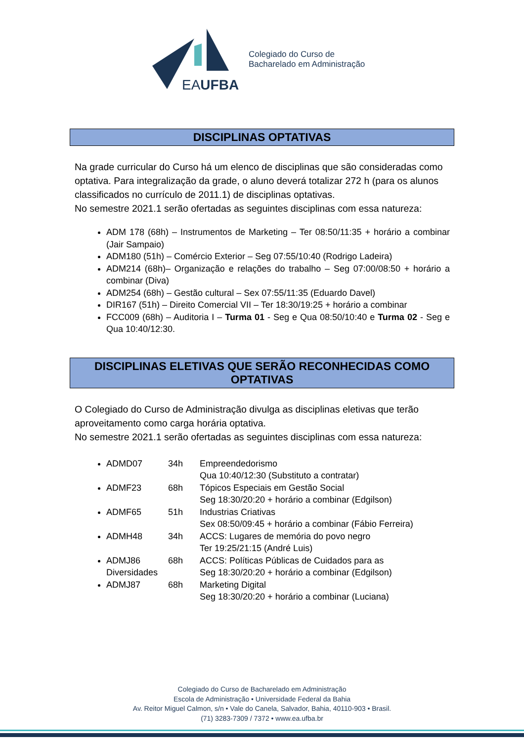EAUFBA
Colegiado do Curso de
Bacharelado em Administração
DISCIPLINAS OPTATIVAS
Na grade curricular do Curso há um elenco de disciplinas que são consideradas como optativa. Para integralização da grade, o aluno deverá totalizar 272 h (para os alunos classificados no currículo de 2011.1) de disciplinas optativas.
No semestre 2021.1 serão ofertadas as seguintes disciplinas com essa natureza:
ADM 178 (68h) – Instrumentos de Marketing – Ter 08:50/11:35 + horário a combinar (Jair Sampaio)
ADM180 (51h) – Comércio Exterior – Seg 07:55/10:40 (Rodrigo Ladeira)
ADM214 (68h)– Organização e relações do trabalho – Seg 07:00/08:50 + horário a combinar (Diva)
ADM254 (68h) – Gestão cultural – Sex 07:55/11:35 (Eduardo Davel)
DIR167 (51h) – Direito Comercial VII – Ter 18:30/19:25 + horário a combinar
FCC009 (68h) – Auditoria I – Turma 01 - Seg e Qua 08:50/10:40 e Turma 02 - Seg e Qua 10:40/12:30.
DISCIPLINAS ELETIVAS QUE SERÃO RECONHECIDAS COMO OPTATIVAS
O Colegiado do Curso de Administração divulga as disciplinas eletivas que terão aproveitamento como carga horária optativa.
No semestre 2021.1 serão ofertadas as seguintes disciplinas com essa natureza:
ADMD07 34h Empreendedorismo
Qua 10:40/12:30 (Substituto a contratar)
ADMF23 68h Tópicos Especiais em Gestão Social
Seg 18:30/20:20 + horário a combinar (Edgilson)
ADMF65 51h Industrias Criativas
Sex 08:50/09:45 + horário a combinar (Fábio Ferreira)
ADMH48 34h ACCS: Lugares de memória do povo negro
Ter 19:25/21:15 (André Luis)
ADMJ86 Diversidades 68h ACCS: Políticas Públicas de Cuidados para as
Seg 18:30/20:20 + horário a combinar (Edgilson)
ADMJ87 68h Marketing Digital
Seg 18:30/20:20 + horário a combinar (Luciana)
Colegiado do Curso de Bacharelado em Administração
Escola de Administração • Universidade Federal da Bahia
Av. Reitor Miguel Calmon, s/n • Vale do Canela, Salvador, Bahia, 40110-903 • Brasil.
(71) 3283-7309 / 7372 • www.ea.ufba.br